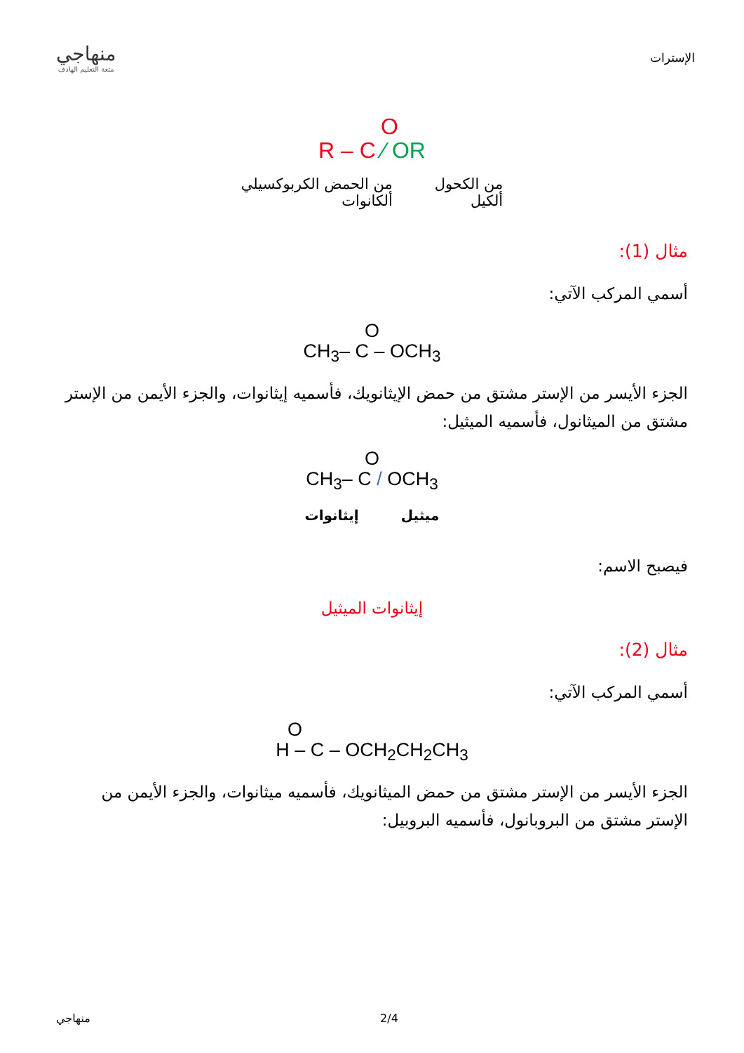الإسترات
منهاجي
متعة التعليم الهادف
O
R – C ⁄ OR
من الكحول
ألكيل من الحمض الكربوكسيلي
ألكانوات
مثال (1):
أسمي المركب الآتي:
O
CH<sub>3</sub>– C – OCH<sub>3</sub>
الجزء الأيسر من الإستر مشتق من حمض الإيثانويك، فأسميه إيثانوات، والجزء الأيمن من الإستر مشتق من الميثانول، فأسميه الميثيل:
O
CH<sub>3</sub>– C / OCH<sub>3</sub>
ميثيل إيثانوات
فيصبح الاسم:
إيثانوات الميثيل
مثال (2):
أسمي المركب الآتي:
O
H – C – OCH<sub>2</sub>CH<sub>2</sub>CH<sub>3</sub>
الجزء الأيسر من الإستر مشتق من حمض الميثانويك، فأسميه ميثانوات، والجزء الأيمن من الإستر مشتق من البروبانول، فأسميه البروبيل:
منهاجي 2/4